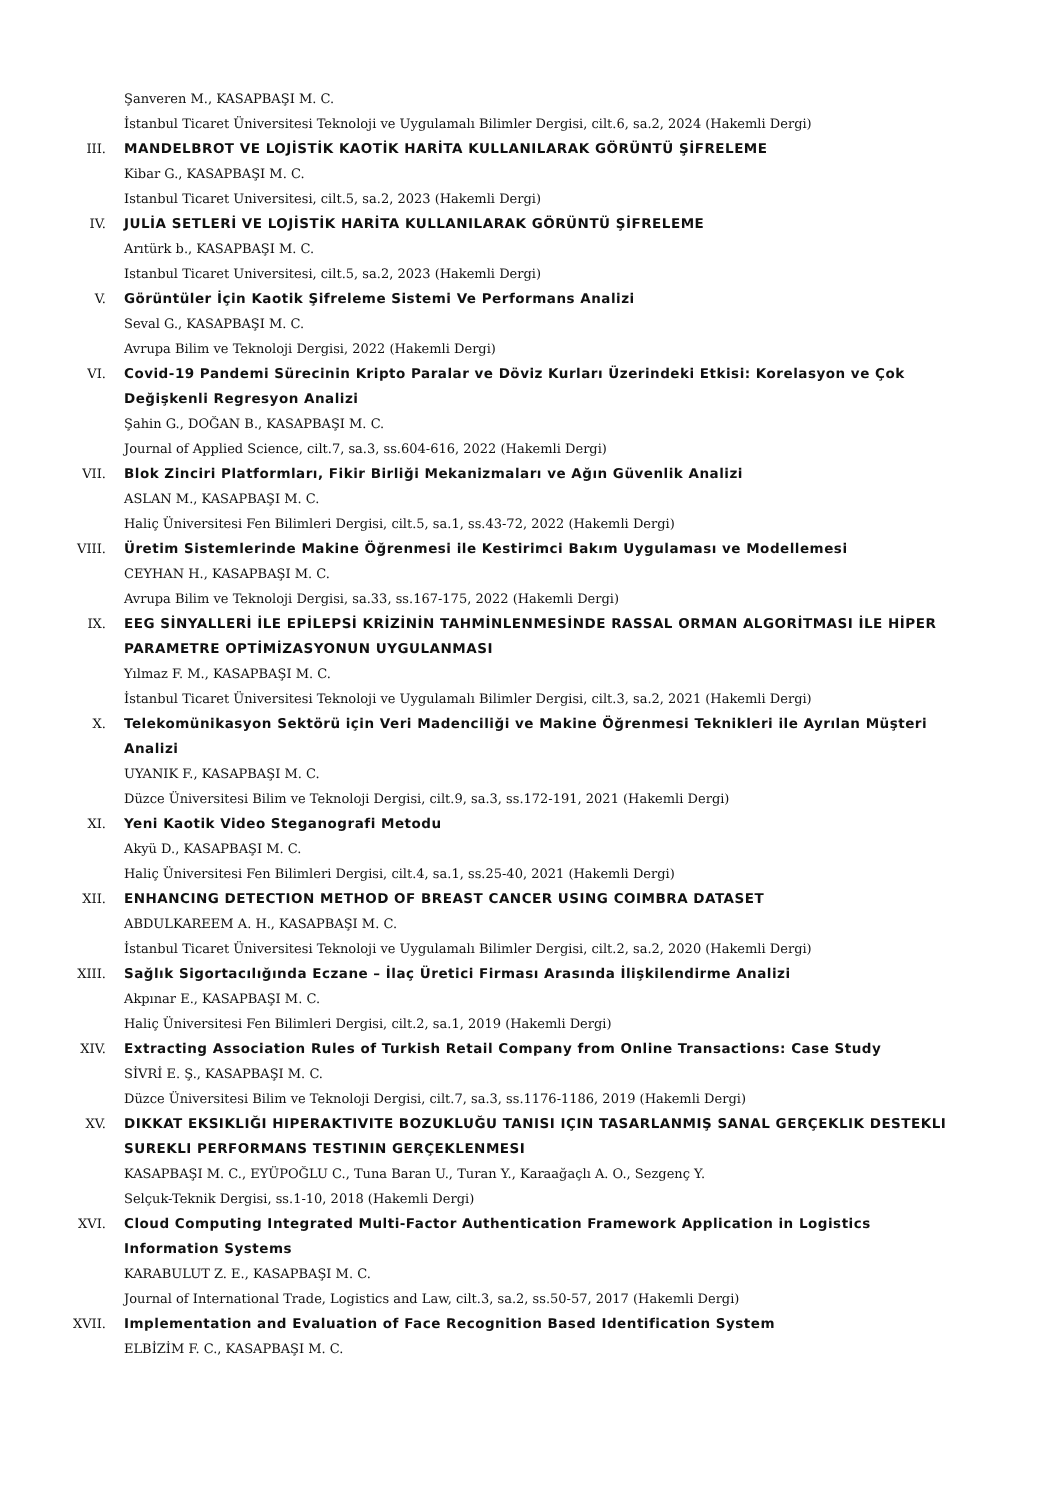Şanveren M., KASAPBAŞI M. C.
İstanbul Ticaret Üniversitesi Teknoloji ve Uygulamalı Bilimler Dergisi, cilt.6, sa.2, 2024 (Hakemli Dergi)
III. MANDELBROT VE LOJİSTİK KAOTİK HARİTA KULLANILARAK GÖRÜNTÜ ŞİFRELEME
Kibar G., KASAPBAŞI M. C.
Istanbul Ticaret Universitesi, cilt.5, sa.2, 2023 (Hakemli Dergi)
IV. JULİA SETLERİ VE LOJİSTİK HARİTA KULLANILARAK GÖRÜNTÜ ŞİFRELEME
Arıtürk b., KASAPBAŞI M. C.
Istanbul Ticaret Universitesi, cilt.5, sa.2, 2023 (Hakemli Dergi)
V. Görüntüler İçin Kaotik Şifreleme Sistemi Ve Performans Analizi
Seval G., KASAPBAŞI M. C.
Avrupa Bilim ve Teknoloji Dergisi, 2022 (Hakemli Dergi)
VI. Covid-19 Pandemi Sürecinin Kripto Paralar ve Döviz Kurları Üzerindeki Etkisi: Korelasyon ve Çok Değişkenli Regresyon Analizi
Şahin G., DOĞAN B., KASAPBAŞI M. C.
Journal of Applied Science, cilt.7, sa.3, ss.604-616, 2022 (Hakemli Dergi)
VII. Blok Zinciri Platformları, Fikir Birliği Mekanizmaları ve Ağın Güvenlik Analizi
ASLAN M., KASAPBAŞI M. C.
Haliç Üniversitesi Fen Bilimleri Dergisi, cilt.5, sa.1, ss.43-72, 2022 (Hakemli Dergi)
VIII. Üretim Sistemlerinde Makine Öğrenmesi ile Kestirimci Bakım Uygulaması ve Modellemesi
CEYHAN H., KASAPBAŞI M. C.
Avrupa Bilim ve Teknoloji Dergisi, sa.33, ss.167-175, 2022 (Hakemli Dergi)
IX. EEG SİNYALLERİ İLE EPİLEPSİ KRİZİNİN TAHMİNLENMESİNDE RASSAL ORMAN ALGORİTMASI İLE HİPER PARAMETRE OPTİMİZASYONUN UYGULANMASI
Yılmaz F. M., KASAPBAŞI M. C.
İstanbul Ticaret Üniversitesi Teknoloji ve Uygulamalı Bilimler Dergisi, cilt.3, sa.2, 2021 (Hakemli Dergi)
X. Telekomünikasyon Sektörü için Veri Madenciliği ve Makine Öğrenmesi Teknikleri ile Ayrılan Müşteri Analizi
UYANIK F., KASAPBAŞI M. C.
Düzce Üniversitesi Bilim ve Teknoloji Dergisi, cilt.9, sa.3, ss.172-191, 2021 (Hakemli Dergi)
XI. Yeni Kaotik Video Steganografi Metodu
Akyü D., KASAPBAŞI M. C.
Haliç Üniversitesi Fen Bilimleri Dergisi, cilt.4, sa.1, ss.25-40, 2021 (Hakemli Dergi)
XII. ENHANCING DETECTION METHOD OF BREAST CANCER USING COIMBRA DATASET
ABDULKAREEM A. H., KASAPBAŞI M. C.
İstanbul Ticaret Üniversitesi Teknoloji ve Uygulamalı Bilimler Dergisi, cilt.2, sa.2, 2020 (Hakemli Dergi)
XIII. Sağlık Sigortacılığında Eczane – İlaç Üretici Firması Arasında İlişkilendirme Analizi
Akpınar E., KASAPBAŞI M. C.
Haliç Üniversitesi Fen Bilimleri Dergisi, cilt.2, sa.1, 2019 (Hakemli Dergi)
XIV. Extracting Association Rules of Turkish Retail Company from Online Transactions: Case Study
SİVRİ E. Ş., KASAPBAŞI M. C.
Düzce Üniversitesi Bilim ve Teknoloji Dergisi, cilt.7, sa.3, ss.1176-1186, 2019 (Hakemli Dergi)
XV. DIKKAT EKSIKLIĞI HIPERAKTIVITE BOZUKLUĞU TANISI IÇIN TASARLANMIŞ SANAL GERÇEKLIK DESTEKLI SUREKLI PERFORMANS TESTININ GERÇEKLENMESI
KASAPBAŞI M. C., EYÜPOĞLU C., Tuna Baran U., Turan Y., Karaağaçlı A. O., Sezgenç Y.
Selçuk-Teknik Dergisi, ss.1-10, 2018 (Hakemli Dergi)
XVI. Cloud Computing Integrated Multi-Factor Authentication Framework Application in Logistics Information Systems
KARABULUT Z. E., KASAPBAŞI M. C.
Journal of International Trade, Logistics and Law, cilt.3, sa.2, ss.50-57, 2017 (Hakemli Dergi)
XVII. Implementation and Evaluation of Face Recognition Based Identification System
ELBİZİM F. C., KASAPBAŞI M. C.